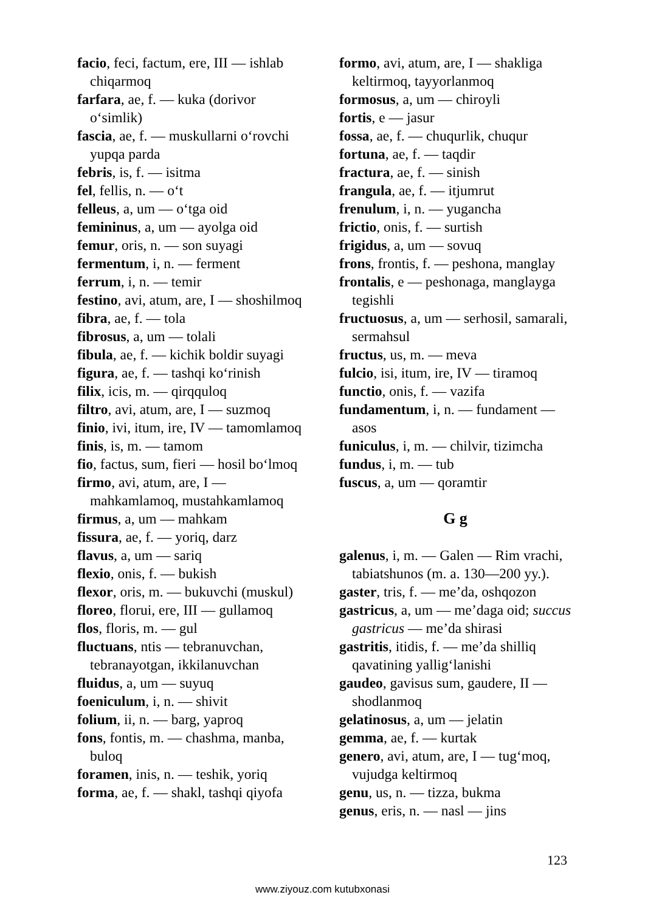facio, feci, factum, ere, III — ishlab chiqarmoq
farfara, ae, f. — kuka (dorivor o‘simlik)
fascia, ae, f. — muskullarni o‘rovchi yupqa parda
febris, is, f. — isitma
fel, fellis, n. — o‘t
felleus, a, um — o‘tga oid
femininus, a, um — ayolga oid
femur, oris, n. — son suyagi
fermentum, i, n. — ferment
ferrum, i, n. — temir
festino, avi, atum, are, I — shoshilmoq
fibra, ae, f. — tola
fibrosus, a, um — tolali
fibula, ae, f. — kichik boldir suyagi
figura, ae, f. — tashqi ko‘rinish
filix, icis, m. — qirqquloq
filtro, avi, atum, are, I — suzmoq
finio, ivi, itum, ire, IV — tamomlamoq
finis, is, m. — tamom
fio, factus, sum, fieri — hosil bo‘lmoq
firmo, avi, atum, are, I — mahkamlamoq, mustahkamlamoq
firmus, a, um — mahkam
fissura, ae, f. — yoriq, darz
flavus, a, um — sariq
flexio, onis, f. — bukish
flexor, oris, m. — bukuvchi (muskul)
floreo, florui, ere, III — gullamoq
flos, floris, m. — gul
fluctuans, ntis — tebranuvchan, tebranayotgan, ikkilanuvchan
fluidus, a, um — suyuq
foeniculum, i, n. — shivit
folium, ii, n. — barg, yaproq
fons, fontis, m. — chashma, manba, buloq
foramen, inis, n. — teshik, yoriq
forma, ae, f. — shakl, tashqi qiyofa
formo, avi, atum, are, I — shakliga keltirmoq, tayyorlanmoq
formosus, a, um — chiroyli
fortis, e — jasur
fossa, ae, f. — chuqurlik, chuqur
fortuna, ae, f. — taqdir
fractura, ae, f. — sinish
frangula, ae, f. — itjumrut
frenulum, i, n. — yugancha
frictio, onis, f. — surtish
frigidus, a, um — sovuq
frons, frontis, f. — peshona, manglay
frontalis, e — peshonaga, manglayga tegishli
fructuosus, a, um — serhosil, samarali, sermahsul
fructus, us, m. — meva
fulcio, isi, itum, ire, IV — tiramoq
functio, onis, f. — vazifa
fundamentum, i, n. — fundament — asos
funiculus, i, m. — chilvir, tizimcha
fundus, i, m. — tub
fuscus, a, um — qoramtir
G g
galenus, i, m. — Galen — Rim vrachi, tabiatshunos (m. a. 130—200 yy.).
gaster, tris, f. — me’da, oshqozon
gastricus, a, um — me’daga oid; succus gastricus — me’da shirasi
gastritis, itidis, f. — me’da shilliq qavatining yallig‘lanishi
gaudeo, gavisus sum, gaudere, II — shodlanmoq
gelatinosus, a, um — jelatin
gemma, ae, f. — kurtak
genero, avi, atum, are, I — tug‘moq, vujudga keltirmoq
genu, us, n. — tizza, bukma
genus, eris, n. — nasl — jins
123
www.ziyouz.com kutubxonasi